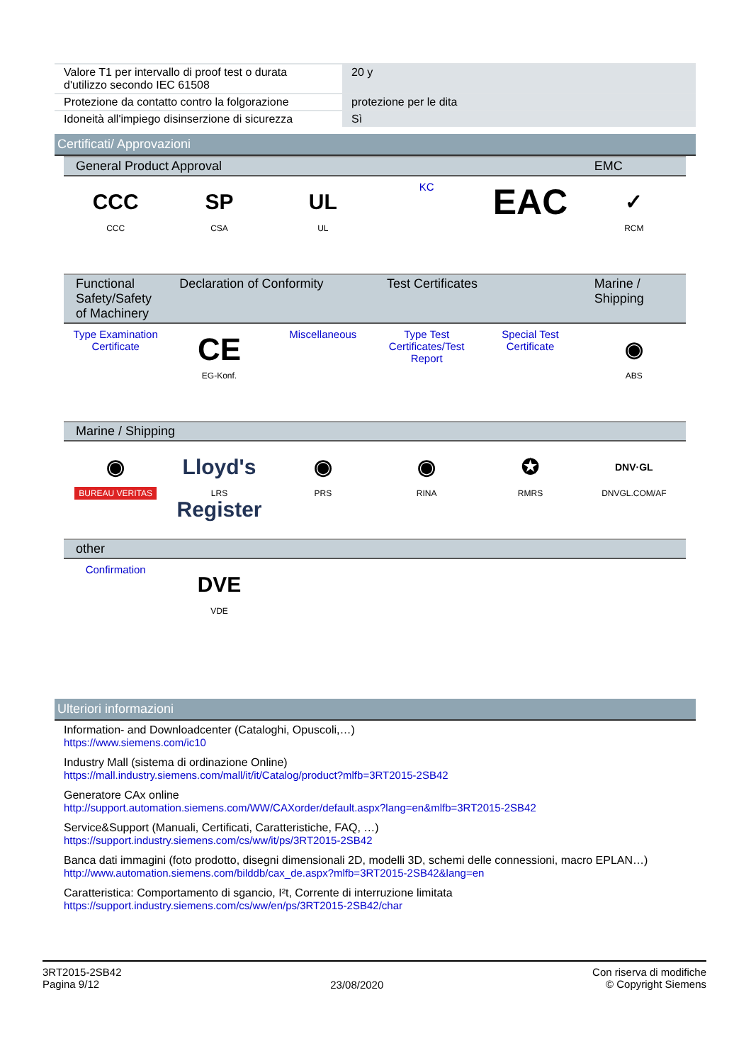| Valore T1 per intervallo di proof test o durata d'utilizzo secondo IEC 61508 | 20 y |
| Protezione da contatto contro la folgorazione | protezione per le dita |
| Idoneità all'impiego disinserzione di sicurezza | Sì |
Certificati/ Approvazioni
| General Product Approval | | | | | EMC |
| --- | --- | --- | --- | --- | --- |
| CCC CCC | SP CSA | UL UL | KC | EAC | ✓ RCM |
| Functional Safety/Safety of Machinery | Declaration of Conformity | | Test Certificates | | Marine / Shipping |
| Type Examination Certificate | CE EG-Konf. | Miscellaneous | Type Test Certificates/Test Report | Special Test Certificate | ◉ ABS |
| Marine / Shipping | | | | | |
| ◉ BUREAU VERITAS | Lloyd's Register LRS | ◉ PRS | ◉ RINA | ✪ RMRS | DNV·GL DNVGL.COM/AF |
| other | | | | | |
| Confirmation | DVE VDE | | | | |
Ulteriori informazioni
Information- and Downloadcenter (Cataloghi, Opuscoli,…)
https://www.siemens.com/ic10
Industry Mall (sistema di ordinazione Online)
https://mall.industry.siemens.com/mall/it/it/Catalog/product?mlfb=3RT2015-2SB42
Generatore CAx online
http://support.automation.siemens.com/WW/CAXorder/default.aspx?lang=en&mlfb=3RT2015-2SB42
Service&Support (Manuali, Certificati, Caratteristiche, FAQ, …)
https://support.industry.siemens.com/cs/ww/it/ps/3RT2015-2SB42
Banca dati immagini (foto prodotto, disegni dimensionali 2D, modelli 3D, schemi delle connessioni, macro EPLAN…)
http://www.automation.siemens.com/bilddb/cax_de.aspx?mlfb=3RT2015-2SB42&lang=en
Caratteristica: Comportamento di sgancio, I²t, Corrente di interruzione limitata
https://support.industry.siemens.com/cs/ww/en/ps/3RT2015-2SB42/char
3RT2015-2SB42
Pagina 9/12
23/08/2020
Con riserva di modifiche
© Copyright Siemens